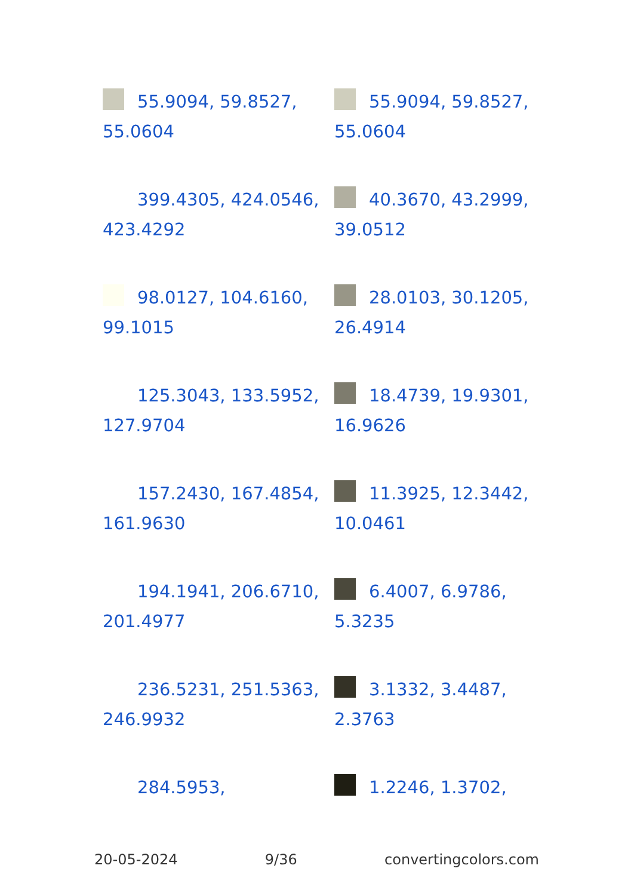55.9094, 59.8527, 55.0604
55.9094, 59.8527, 55.0604
399.4305, 424.0546, 423.4292
40.3670, 43.2999, 39.0512
98.0127, 104.6160, 99.1015
28.0103, 30.1205, 26.4914
125.3043, 133.5952, 127.9704
18.4739, 19.9301, 16.9626
157.2430, 167.4854, 161.9630
11.3925, 12.3442, 10.0461
194.1941, 206.6710, 201.4977
6.4007, 6.9786, 5.3235
236.5231, 251.5363, 246.9932
3.1332, 3.4487, 2.3763
284.5953,
1.2246, 1.3702,
20-05-2024 9/36 convertingcolors.com